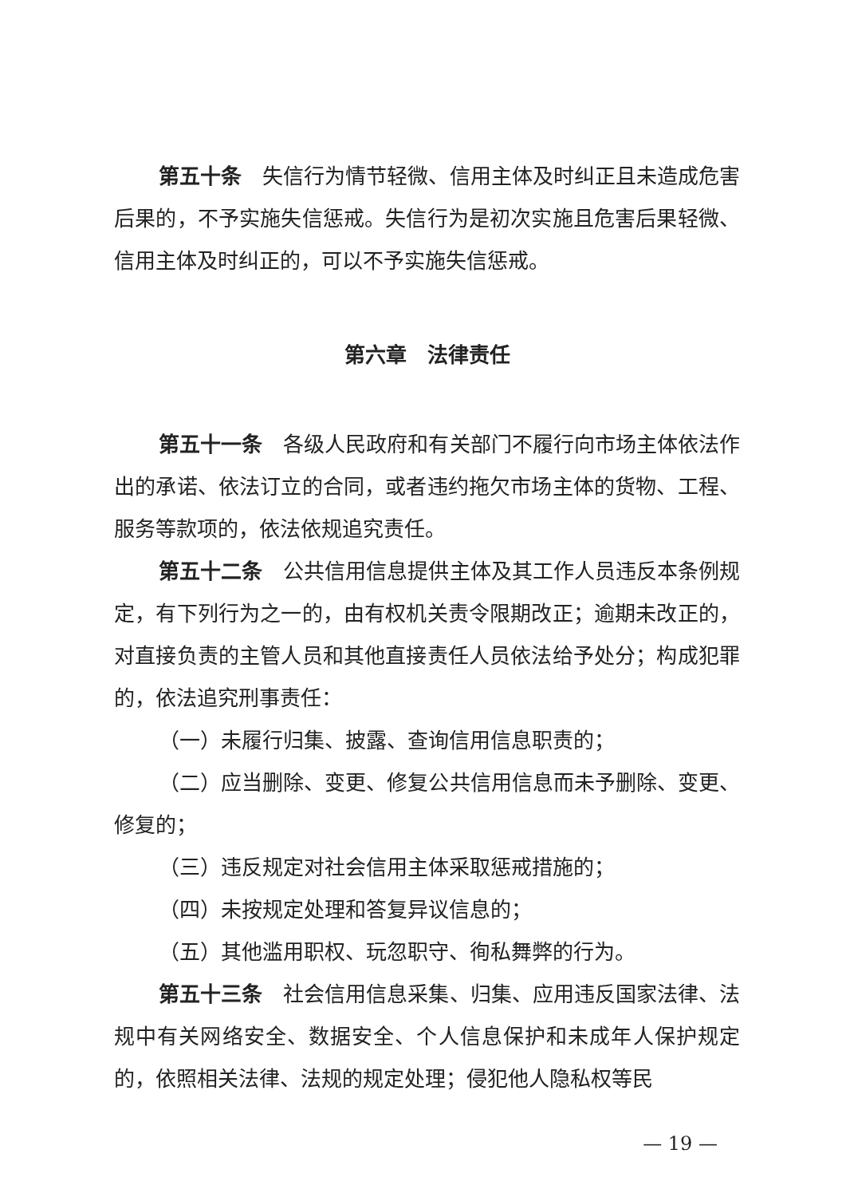第五十条　失信行为情节轻微、信用主体及时纠正且未造成危害后果的，不予实施失信惩戒。失信行为是初次实施且危害后果轻微、信用主体及时纠正的，可以不予实施失信惩戒。
第六章　法律责任
第五十一条　各级人民政府和有关部门不履行向市场主体依法作出的承诺、依法订立的合同，或者违约拖欠市场主体的货物、工程、服务等款项的，依法依规追究责任。
第五十二条　公共信用信息提供主体及其工作人员违反本条例规定，有下列行为之一的，由有权机关责令限期改正；逾期未改正的，对直接负责的主管人员和其他直接责任人员依法给予处分；构成犯罪的，依法追究刑事责任：
（一）未履行归集、披露、查询信用信息职责的；
（二）应当删除、变更、修复公共信用信息而未予删除、变更、修复的；
（三）违反规定对社会信用主体采取惩戒措施的；
（四）未按规定处理和答复异议信息的；
（五）其他滥用职权、玩忽职守、徇私舞弊的行为。
第五十三条　社会信用信息采集、归集、应用违反国家法律、法规中有关网络安全、数据安全、个人信息保护和未成年人保护规定的，依照相关法律、法规的规定处理；侵犯他人隐私权等民
— 19 —